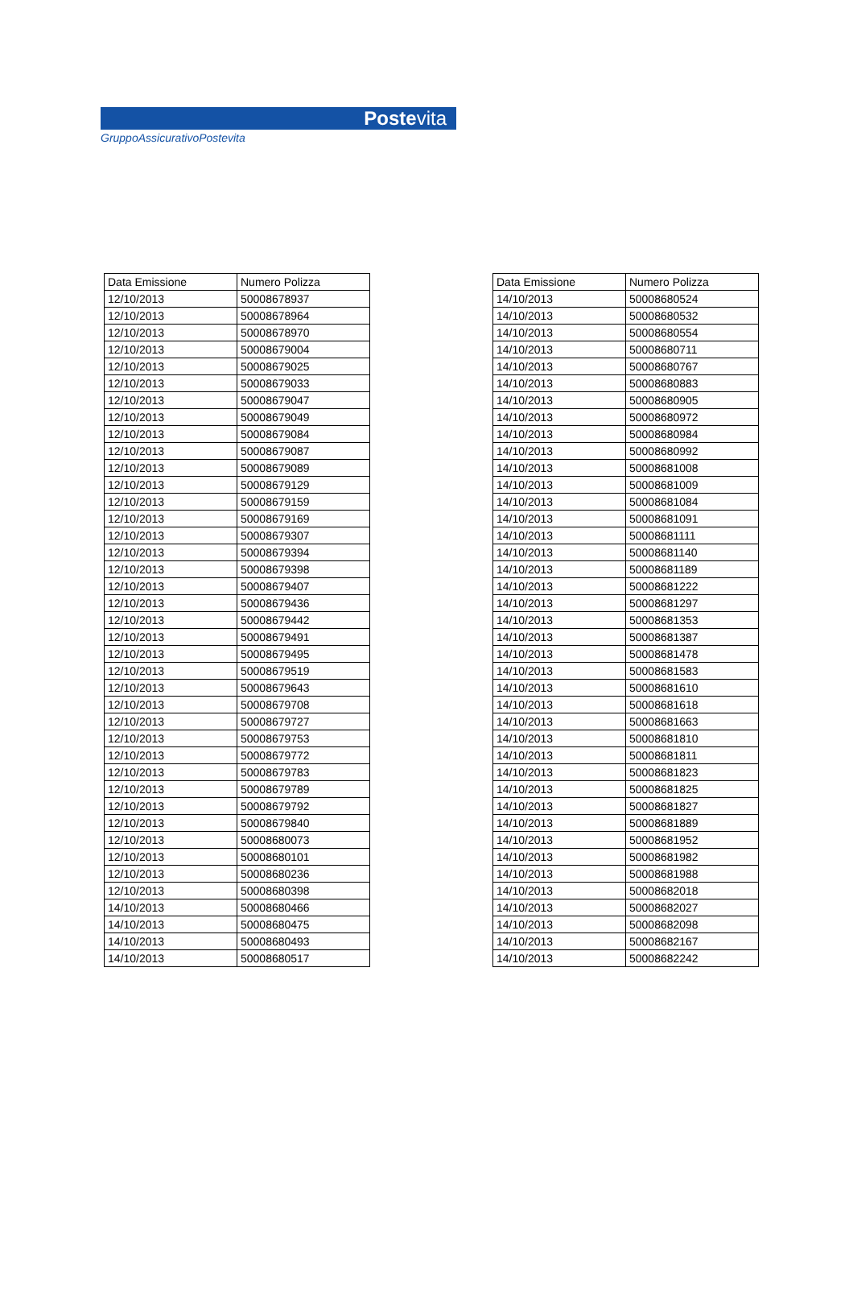Postevita
GruppoAssicurativoPostevita
| Data Emissione | Numero Polizza |
| --- | --- |
| 12/10/2013 | 50008678937 |
| 12/10/2013 | 50008678964 |
| 12/10/2013 | 50008678970 |
| 12/10/2013 | 50008679004 |
| 12/10/2013 | 50008679025 |
| 12/10/2013 | 50008679033 |
| 12/10/2013 | 50008679047 |
| 12/10/2013 | 50008679049 |
| 12/10/2013 | 50008679084 |
| 12/10/2013 | 50008679087 |
| 12/10/2013 | 50008679089 |
| 12/10/2013 | 50008679129 |
| 12/10/2013 | 50008679159 |
| 12/10/2013 | 50008679169 |
| 12/10/2013 | 50008679307 |
| 12/10/2013 | 50008679394 |
| 12/10/2013 | 50008679398 |
| 12/10/2013 | 50008679407 |
| 12/10/2013 | 50008679436 |
| 12/10/2013 | 50008679442 |
| 12/10/2013 | 50008679491 |
| 12/10/2013 | 50008679495 |
| 12/10/2013 | 50008679519 |
| 12/10/2013 | 50008679643 |
| 12/10/2013 | 50008679708 |
| 12/10/2013 | 50008679727 |
| 12/10/2013 | 50008679753 |
| 12/10/2013 | 50008679772 |
| 12/10/2013 | 50008679783 |
| 12/10/2013 | 50008679789 |
| 12/10/2013 | 50008679792 |
| 12/10/2013 | 50008679840 |
| 12/10/2013 | 50008680073 |
| 12/10/2013 | 50008680101 |
| 12/10/2013 | 50008680236 |
| 12/10/2013 | 50008680398 |
| 14/10/2013 | 50008680466 |
| 14/10/2013 | 50008680475 |
| 14/10/2013 | 50008680493 |
| 14/10/2013 | 50008680517 |
| Data Emissione | Numero Polizza |
| --- | --- |
| 14/10/2013 | 50008680524 |
| 14/10/2013 | 50008680532 |
| 14/10/2013 | 50008680554 |
| 14/10/2013 | 50008680711 |
| 14/10/2013 | 50008680767 |
| 14/10/2013 | 50008680883 |
| 14/10/2013 | 50008680905 |
| 14/10/2013 | 50008680972 |
| 14/10/2013 | 50008680984 |
| 14/10/2013 | 50008680992 |
| 14/10/2013 | 50008681008 |
| 14/10/2013 | 50008681009 |
| 14/10/2013 | 50008681084 |
| 14/10/2013 | 50008681091 |
| 14/10/2013 | 50008681111 |
| 14/10/2013 | 50008681140 |
| 14/10/2013 | 50008681189 |
| 14/10/2013 | 50008681222 |
| 14/10/2013 | 50008681297 |
| 14/10/2013 | 50008681353 |
| 14/10/2013 | 50008681387 |
| 14/10/2013 | 50008681478 |
| 14/10/2013 | 50008681583 |
| 14/10/2013 | 50008681610 |
| 14/10/2013 | 50008681618 |
| 14/10/2013 | 50008681663 |
| 14/10/2013 | 50008681810 |
| 14/10/2013 | 50008681811 |
| 14/10/2013 | 50008681823 |
| 14/10/2013 | 50008681825 |
| 14/10/2013 | 50008681827 |
| 14/10/2013 | 50008681889 |
| 14/10/2013 | 50008681952 |
| 14/10/2013 | 50008681982 |
| 14/10/2013 | 50008681988 |
| 14/10/2013 | 50008682018 |
| 14/10/2013 | 50008682027 |
| 14/10/2013 | 50008682098 |
| 14/10/2013 | 50008682167 |
| 14/10/2013 | 50008682242 |